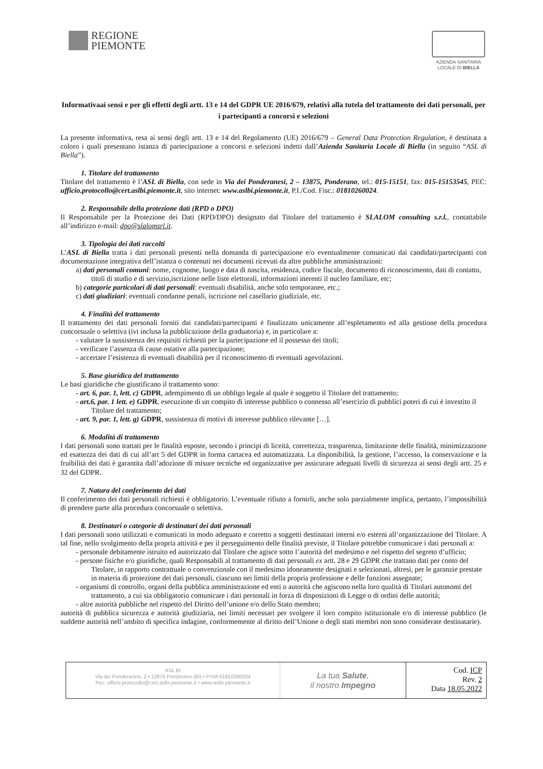REGIONE
PIEMONTE
AZIENDA SANITARIA
LOCALE DI BIELLA
Informativaai sensi e per gli effetti degli artt. 13 e 14 del GDPR UE 2016/679, relativi alla tutela del trattamento dei dati personali, per i partecipanti a concorsi e selezioni
La presente informativa, resa ai sensi degli artt. 13 e 14 del Regolamento (UE) 2016/679 – General Data Protection Regulation, è destinata a coloro i quali presentano istanza di partecipazione a concorsi e selezioni indetti dall’Azienda Sanitaria Locale di Biella (in seguito “ASL di Biella”).
1. Titolare del trattamento
Titolare del trattamento è l’ASL di Biella, con sede in Via dei Ponderanesi, 2 – 13875, Ponderano, tel.: 015-15151, fax: 015-15153545, PEC: ufficio.protocollo@cert.aslbi.piemonte.it, sito internet: www.aslbi.piemonte.it, P.I./Cod. Fisc.: 01810260024.
2. Responsabile della protezione dati (RPD o DPO)
Il Responsabile per la Protezione dei Dati (RPD/DPO) designato dal Titolare del trattamento è SLALOM consulting s.r.l., contattabile all’indirizzo e-mail: dpo@slalomsrl.it.
3. Tipologia dei dati raccolti
L’ASL di Biella tratta i dati personali presenti nella domanda di partecipazione e/o eventualmente comunicati dai candidati/partecipanti con documentazione integrativa dell’istanza o contenuti nei documenti ricevuti da altre pubbliche amministrazioni:
a) dati personali comuni: nome, cognome, luogo e data di nascita, residenza, codice fiscale, documento di riconoscimento, dati di contatto, titoli di studio e di servizio,iscrizione nelle liste elettorali, informazioni inerenti il nucleo familiare, etc;
b) categorie particolari di dati personali: eventuali disabilità, anche solo temporanee, etc.;
c) dati giudiziari: eventuali condanne penali, iscrizione nel casellario giudiziale, etc.
4. Finalità del trattamento
Il trattamento dei dati personali forniti dai candidati/partecipanti è finalizzato unicamente all’espletamento ed alla gestione della procedura concorsuale o selettiva (ivi inclusa la pubblicazione della graduatoria) e, in particolare a:
- valutare la sussistenza dei requisiti richiesti per la partecipazione ed il possesso dei titoli;
- verificare l’assenza di cause ostative alla partecipazione;
- accertare l’esistenza di eventuali disabilità per il riconoscimento di eventuali agevolazioni.
5. Base giuridica del trattamento
Le basi giuridiche che giustificano il trattamento sono:
- art. 6, par. 1, lett. c) GDPR, adempimento di un obbligo legale al quale è soggetto il Titolare del trattamento;
- art.6, par. 1 lett. e) GDPR, esecuzione di un compito di interesse pubblico o connesso all’esercizio di pubblici poteri di cui è investito il Titolare del trattamento;
- art. 9, par. 1, lett. g) GDPR, sussistenza di motivi di interesse pubblico rilevante […].
6. Modalità di trattamento
I dati personali sono trattati per le finalità esposte, secondo i principi di liceità, correttezza, trasparenza, limitazione delle finalità, minimizzazione ed esattezza dei dati di cui all’art 5 del GDPR in forma cartacea ed automatizzata. La disponibilità, la gestione, l’accesso, la conservazione e la fruibilità dei dati è garantita dall’adozione di misure tecniche ed organizzative per assicurare adeguati livelli di sicurezza ai sensi degli artt. 25 e 32 del GDPR.
7. Natura del conferimento dei dati
Il conferimento dei dati personali richiesti è obbligatorio. L’eventuale rifiuto a fornirli, anche solo parzialmente implica, pertanto, l’impossibilità di prendere parte alla procedura concorsuale o selettiva.
8. Destinatari o categorie di destinatari dei dati personali
I dati personali sono utilizzati e comunicati in modo adeguato e corretto a soggetti destinatari interni e/o esterni all’organizzazione del Titolare. A tal fine, nello svolgimento della propria attività e per il perseguimento delle finalità previste, il Titolare potrebbe comunicare i dati personali a:
- personale debitamente istruito ed autorizzato dal Titolare che agisce sotto l’autorità del medesimo e nel rispetto del segreto d’ufficio;
- persone fisiche e/o giuridiche, quali Responsabili al trattamento di dati personali ex artt. 28 e 29 GDPR che trattano dati per conto del Titolare, in rapporto contrattuale o convenzionale con il medesimo idoneamente designati e selezionati, altresì, per le garanzie prestate in materia di protezione dei dati personali, ciascuno nei limiti della propria professione e delle funzioni assegnate;
- organismi di controllo, organi della pubblica amministrazione ed enti o autorità che agiscono nella loro qualità di Titolari autonomi del trattamento, a cui sia obbligatorio comunicare i dati personali in forza di disposizioni di Legge o di ordini delle autorità;
- altre autorità pubbliche nel rispetto del Diritto dell’unione e/o dello Stato membro;
autorità di pubblica sicurezza e autorità giudiziaria, nei limiti necessari per svolgere il loro compito istituzionale e/o di interesse pubblico (le suddette autorità nell’ambito di specifica indagine, conformemente al diritto dell’Unione o degli stati membri non sono considerate destinatarie).
ASL BI
Via dei Ponderanesi, 2 • 13875 Ponderano (BI) • P.IVA 01810260024
Pec: ufficio.protocollo@cert.aslbi.piemonte.it • www.aslbi.piemonte.it
La tua Salute,
il nostro Impegno
Cod. ICP
Rev. 2
Data 18.05.2022